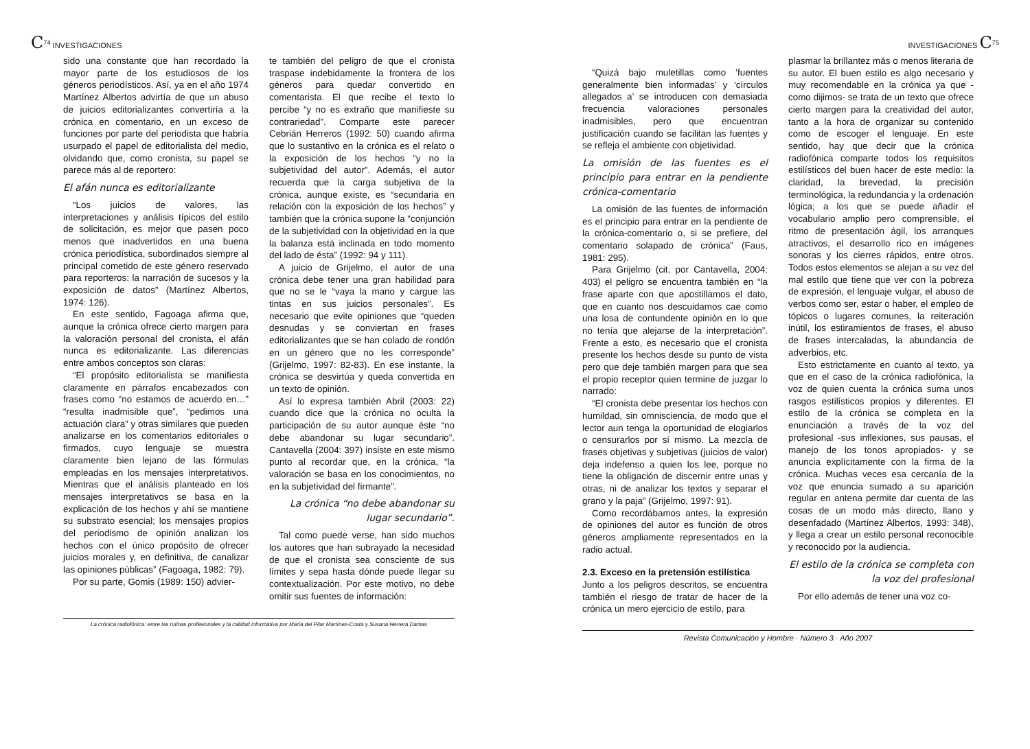C<sup>74</sup> INVESTIGACIONES
sido una constante que han recordado la mayor parte de los estudiosos de los géneros periodísticos. Así, ya en el año 1974 Martínez Albertos advirtía de que un abuso de juicios editorializantes convertiría a la crónica en comentario, en un exceso de funciones por parte del periodista que habría usurpado el papel de editorialista del medio, olvidando que, como cronista, su papel se parece más al de reportero:
El afán nunca es editorializante
“Los juicios de valores, las interpretaciones y análisis típicos del estilo de solicitación, es mejor que pasen poco menos que inadvertidos en una buena crónica periodística, subordinados siempre al principal cometido de este género reservado para reporteros: la narración de sucesos y la exposición de datos” (Martínez Albertos, 1974: 126).
En este sentido, Fagoaga afirma que, aunque la crónica ofrece cierto margen para la valoración personal del cronista, el afán nunca es editorializante. Las diferencias entre ambos conceptos son claras:
“El propósito editorialista se manifiesta claramente en párrafos encabezados con frases como “no estamos de acuerdo en…” “resulta inadmisible que”, “pedimos una actuación clara” y otras similares que pueden analizarse en los comentarios editoriales o firmados, cuyo lenguaje se muestra claramente bien lejano de las fórmulas empleadas en los mensajes interpretativos. Mientras que el análisis planteado en los mensajes interpretativos se basa en la explicación de los hechos y ahí se mantiene su substrato esencial; los mensajes propios del periodismo de opinión analizan los hechos con el único propósito de ofrecer juicios morales y, en definitiva, de canalizar las opiniones públicas” (Fagoaga, 1982: 79).
Por su parte, Gomis (1989: 150) advier-
te también del peligro de que el cronista traspase indebidamente la frontera de los géneros para quedar convertido en comentarista. El que recibe el texto lo percibe “y no es extraño que manifieste su contrariedad”. Comparte este parecer Cebrián Herreros (1992: 50) cuando afirma que lo sustantivo en la crónica es el relato o la exposición de los hechos “y no la subjetividad del autor”. Además, el autor recuerda que la carga subjetiva de la crónica, aunque existe, es “secundaria en relación con la exposición de los hechos” y también que la crónica supone la “conjunción de la subjetividad con la objetividad en la que la balanza está inclinada en todo momento del lado de ésta” (1992: 94 y 111).
A juicio de Grijelmo, el autor de una crónica debe tener una gran habilidad para que no se le “vaya la mano y cargue las tintas en sus juicios personales”. Es necesario que evite opiniones que “queden desnudas y se conviertan en frases editorializantes que se han colado de rondón en un género que no les corresponde” (Grijelmo, 1997: 82-83). En ese instante, la crónica se desvirtúa y queda convertida en un texto de opinión.
Así lo expresa también Abril (2003: 22) cuando dice que la crónica no oculta la participación de su autor aunque éste “no debe abandonar su lugar secundario”. Cantavella (2004: 397) insiste en este mismo punto al recordar que, en la crónica, “la valoración se basa en los conocimientos, no en la subjetividad del firmante”.
La crónica “no debe abandonar su lugar secundario”.
Tal como puede verse, han sido muchos los autores que han subrayado la necesidad de que el cronista sea consciente de sus límites y sepa hasta dónde puede llegar su contextualización. Por este motivo, no debe omitir sus fuentes de información:
La crónica radiofónica: entre las rutinas profesionales y la calidad informativa por María del Pilar Martínez-Costa y Susana Herrera Damas
INVESTIGACIONES C<sup>75</sup>
“Quizá bajo muletillas como ‘fuentes generalmente bien informadas’ y ‘círculos allegados a’ se introducen con demasiada frecuencia valoraciones personales inadmisibles, pero que encuentran justificación cuando se facilitan las fuentes y se refleja el ambiente con objetividad.
La omisión de las fuentes es el principio para entrar en la pendiente crónica-comentario
La omisión de las fuentes de información es el principio para entrar en la pendiente de la crónica-comentario o, si se prefiere, del comentario solapado de crónica” (Faus, 1981: 295).
Para Grijelmo (cit. por Cantavella, 2004: 403) el peligro se encuentra también en “la frase aparte con que apostillamos el dato, que en cuanto nos descuidamos cae como una losa de contundente opinión en lo que no tenía que alejarse de la interpretación”. Frente a esto, es necesario que el cronista presente los hechos desde su punto de vista pero que deje también margen para que sea el propio receptor quien termine de juzgar lo narrado:
“El cronista debe presentar los hechos con humildad, sin omnisciencia, de modo que el lector aun tenga la oportunidad de elogiarlos o censurarlos por sí mismo. La mezcla de frases objetivas y subjetivas (juicios de valor) deja indefenso a quien los lee, porque no tiene la obligación de discernir entre unas y otras, ni de analizar los textos y separar el grano y la paja” (Grijelmo, 1997: 91).
Como recordábamos antes, la expresión de opiniones del autor es función de otros géneros ampliamente representados en la radio actual.
2.3. Exceso en la pretensión estilística
Junto a los peligros descritos, se encuentra también el riesgo de tratar de hacer de la crónica un mero ejercicio de estilo, para
plasmar la brillantez más o menos literaria de su autor. El buen estilo es algo necesario y muy recomendable en la crónica ya que -como dijimos- se trata de un texto que ofrece cierto margen para la creatividad del autor, tanto a la hora de organizar su contenido como de escoger el lenguaje. En este sentido, hay que decir que la crónica radiofónica comparte todos los requisitos estilísticos del buen hacer de este medio: la claridad, la brevedad, la precisión terminológica, la redundancia y la ordenación lógica; a los que se puede añadir el vocabulario amplio pero comprensible, el ritmo de presentación ágil, los arranques atractivos, el desarrollo rico en imágenes sonoras y los cierres rápidos, entre otros. Todos estos elementos se alejan a su vez del mal estilo que tiene que ver con la pobreza de expresión, el lenguaje vulgar, el abuso de verbos como ser, estar o haber, el empleo de tópicos o lugares comunes, la reiteración inútil, los estiramientos de frases, el abuso de frases intercaladas, la abundancia de adverbios, etc.
Esto estrictamente en cuanto al texto, ya que en el caso de la crónica radiofónica, la voz de quien cuenta la crónica suma unos rasgos estilísticos propios y diferentes. El estilo de la crónica se completa en la enunciación a través de la voz del profesional -sus inflexiones, sus pausas, el manejo de los tonos apropiados- y se anuncia explícitamente con la firma de la crónica. Muchas veces esa cercanía de la voz que enuncia sumado a su aparición regular en antena permite dar cuenta de las cosas de un modo más directo, llano y desenfadado (Martínez Albertos, 1993: 348), y llega a crear un estilo personal reconocible y reconocido por la audiencia.
El estilo de la crónica se completa con la voz del profesional
Por ello además de tener una voz co-
Revista Comunicación y Hombre · Número 3 · Año 2007